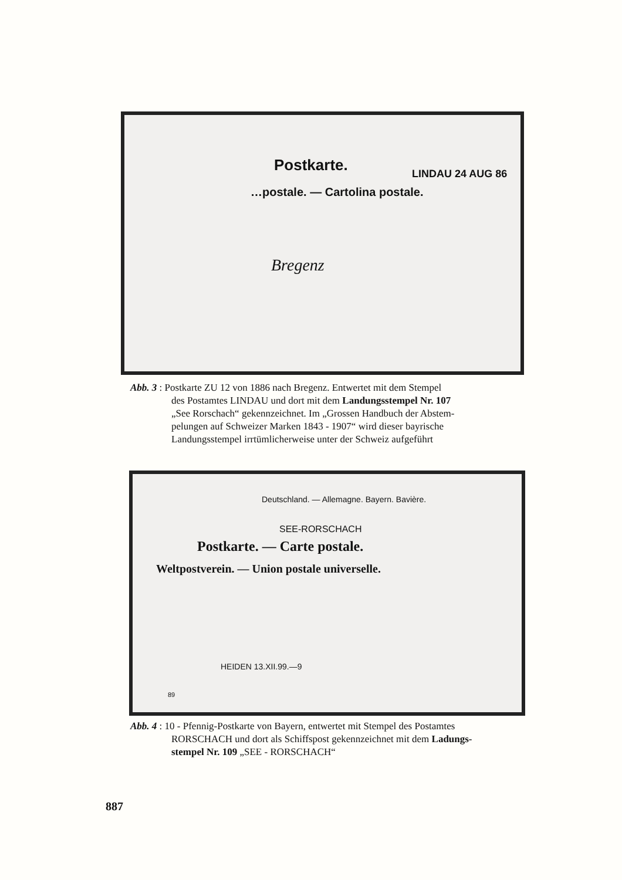Postkarte.
…postale. — Cartolina postale.
LINDAU 24 AUG 86
Bregenz
Deutschland. — Allemagne. Bayern. Bavière.
Postkarte. — Carte postale.
Weltpostverein. — Union postale universelle.
SEE-RORSCHACH
HEIDEN 13.XII.99.—9
89
Abb. 3 : Postkarte ZU 12 von 1886 nach Bregenz. Entwertet mit dem Stempel
des Postamtes LINDAU und dort mit dem Landungsstempel Nr. 107
„See Rorschach“ gekennzeichnet. Im „Grossen Handbuch der Abstem-
pelungen auf Schweizer Marken 1843 - 1907“ wird dieser bayrische
Landungsstempel irrtümlicherweise unter der Schweiz aufgeführt
Abb. 4 : 10 - Pfennig-Postkarte von Bayern, entwertet mit Stempel des Postamtes
RORSCHACH und dort als Schiffspost gekennzeichnet mit dem Ladungs-
stempel Nr. 109 „SEE - RORSCHACH“
887